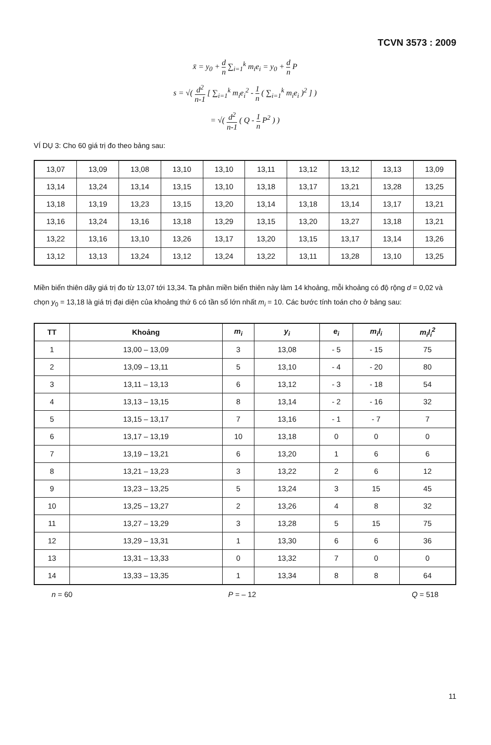TCVN 3573 : 2009
x̄ = y<sub>0</sub> + d n ∑<sub>i=1</sub><sup>k</sup> m<sub>i</sub>e<sub>i</sub> = y<sub>0</sub> + d n P
s = √( d<sup>2</sup> n-1 [ ∑<sub>i=1</sub><sup>k</sup> m<sub>i</sub>e<sub>i</sub><sup>2</sup> - 1 n ( ∑<sub>i=1</sub><sup>k</sup> m<sub>i</sub>e<sub>i</sub> )<sup>2</sup> ] )
= √( d<sup>2</sup> n-1 ( Q - 1 n P<sup>2</sup> ) )
VÍ DỤ 3: Cho 60 giá trị đo theo bảng sau:
| 13,07 | 13,09 | 13,08 | 13,10 | 13,10 | 13,11 | 13,12 | 13,12 | 13,13 | 13,09 |
| 13,14 | 13,24 | 13,14 | 13,15 | 13,10 | 13,18 | 13,17 | 13,21 | 13,28 | 13,25 |
| 13,18 | 13,19 | 13,23 | 13,15 | 13,20 | 13,14 | 13,18 | 13,14 | 13,17 | 13,21 |
| 13,16 | 13,24 | 13,16 | 13,18 | 13,29 | 13,15 | 13,20 | 13,27 | 13,18 | 13,21 |
| 13,22 | 13,16 | 13,10 | 13,26 | 13,17 | 13,20 | 13,15 | 13,17 | 13,14 | 13,26 |
| 13,12 | 13,13 | 13,24 | 13,12 | 13,24 | 13,22 | 13,11 | 13,28 | 13,10 | 13,25 |
Miền biến thiên dãy giá trị đo từ 13,07 tới 13,34. Ta phân miền biến thiên này làm 14 khoảng, mỗi khoảng có độ rộng d = 0,02 và chọn y<sub>0</sub> = 13,18 là giá trị đại diện của khoảng thứ 6 có tần số lớn nhất m<sub>i</sub> = 10. Các bước tính toán cho ở bảng sau:
| TT | Khoảng | m<sub>i</sub> | y<sub>i</sub> | e<sub>i</sub> | m<sub>i</sub>l<sub>i</sub> | m<sub>i</sub>l<sub>i</sub><sup>2</sup> |
| --- | --- | --- | --- | --- | --- | --- |
| 1 | 13,00 – 13,09 | 3 | 13,08 | - 5 | - 15 | 75 |
| 2 | 13,09 – 13,11 | 5 | 13,10 | - 4 | - 20 | 80 |
| 3 | 13,11 – 13,13 | 6 | 13,12 | - 3 | - 18 | 54 |
| 4 | 13,13 – 13,15 | 8 | 13,14 | - 2 | - 16 | 32 |
| 5 | 13,15 – 13,17 | 7 | 13,16 | - 1 | - 7 | 7 |
| 6 | 13,17 – 13,19 | 10 | 13,18 | 0 | 0 | 0 |
| 7 | 13,19 – 13,21 | 6 | 13,20 | 1 | 6 | 6 |
| 8 | 13,21 – 13,23 | 3 | 13,22 | 2 | 6 | 12 |
| 9 | 13,23 – 13,25 | 5 | 13,24 | 3 | 15 | 45 |
| 10 | 13,25 – 13,27 | 2 | 13,26 | 4 | 8 | 32 |
| 11 | 13,27 – 13,29 | 3 | 13,28 | 5 | 15 | 75 |
| 12 | 13,29 – 13,31 | 1 | 13,30 | 6 | 6 | 36 |
| 13 | 13,31 – 13,33 | 0 | 13,32 | 7 | 0 | 0 |
| 14 | 13,33 – 13,35 | 1 | 13,34 | 8 | 8 | 64 |
n = 60 P = – 12 Q = 518
11